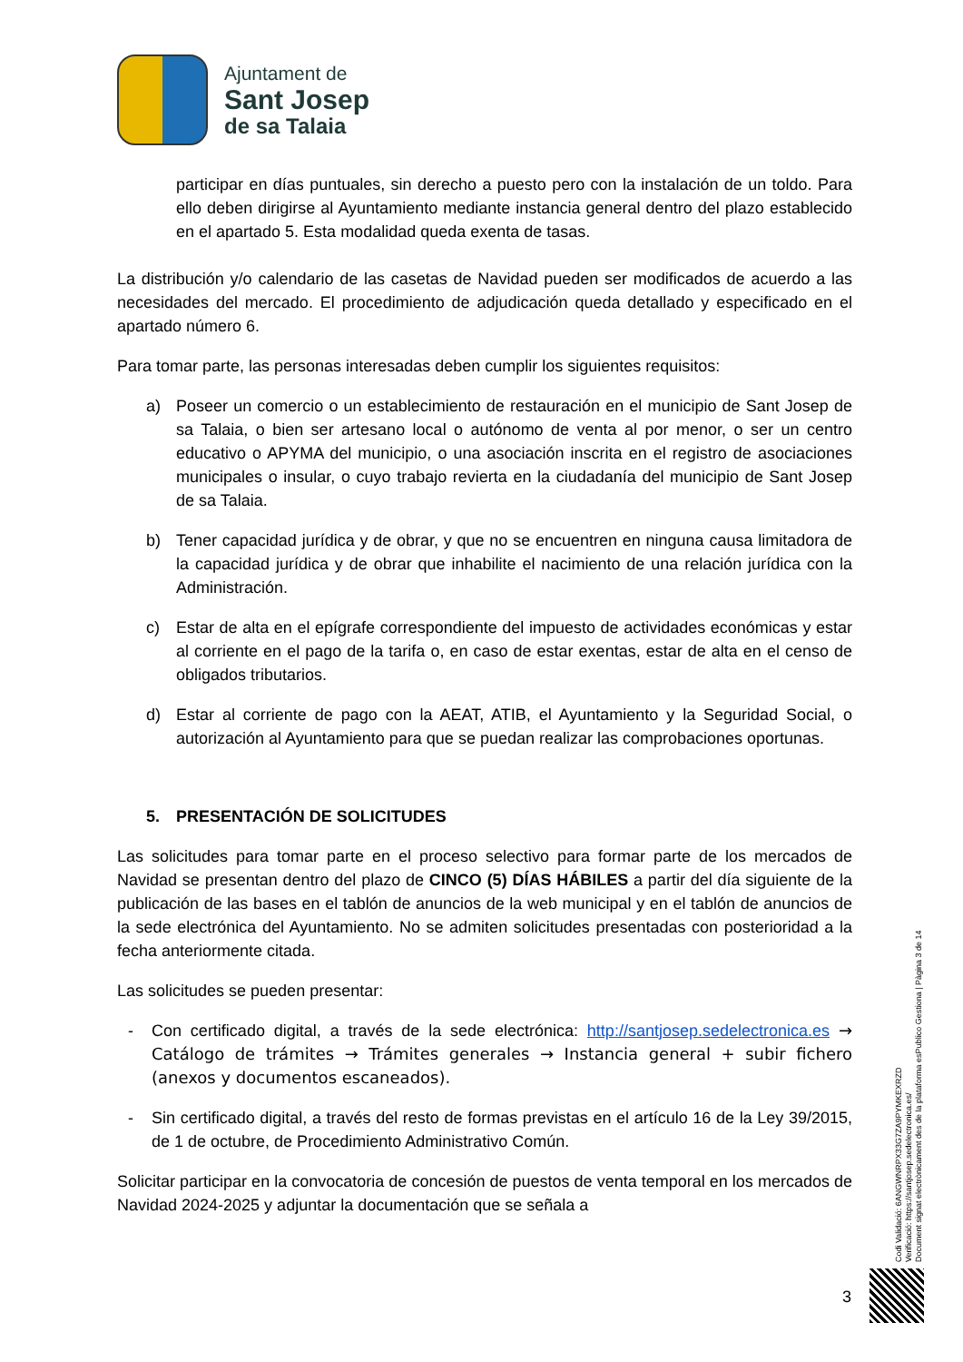Ajuntament de
Sant Josep
de sa Talaia
participar en días puntuales, sin derecho a puesto pero con la instalación de un toldo. Para ello deben dirigirse al Ayuntamiento mediante instancia general dentro del plazo establecido en el apartado 5. Esta modalidad queda exenta de tasas.
La distribución y/o calendario de las casetas de Navidad pueden ser modificados de acuerdo a las necesidades del mercado. El procedimiento de adjudicación queda detallado y especificado en el apartado número 6.
Para tomar parte, las personas interesadas deben cumplir los siguientes requisitos:
a) Poseer un comercio o un establecimiento de restauración en el municipio de Sant Josep de sa Talaia, o bien ser artesano local o autónomo de venta al por menor, o ser un centro educativo o APYMA del municipio, o una asociación inscrita en el registro de asociaciones municipales o insular, o cuyo trabajo revierta en la ciudadanía del municipio de Sant Josep de sa Talaia.
b) Tener capacidad jurídica y de obrar, y que no se encuentren en ninguna causa limitadora de la capacidad jurídica y de obrar que inhabilite el nacimiento de una relación jurídica con la Administración.
c) Estar de alta en el epígrafe correspondiente del impuesto de actividades económicas y estar al corriente en el pago de la tarifa o, en caso de estar exentas, estar de alta en el censo de obligados tributarios.
d) Estar al corriente de pago con la AEAT, ATIB, el Ayuntamiento y la Seguridad Social, o autorización al Ayuntamiento para que se puedan realizar las comprobaciones oportunas.
5. PRESENTACIÓN DE SOLICITUDES
Las solicitudes para tomar parte en el proceso selectivo para formar parte de los mercados de Navidad se presentan dentro del plazo de CINCO (5) DÍAS HÁBILES a partir del día siguiente de la publicación de las bases en el tablón de anuncios de la web municipal y en el tablón de anuncios de la sede electrónica del Ayuntamiento. No se admiten solicitudes presentadas con posterioridad a la fecha anteriormente citada.
Las solicitudes se pueden presentar:
- Con certificado digital, a través de la sede electrónica: http://santjosep.sedelectronica.es → Catálogo de trámites → Trámites generales → Instancia general + subir fichero (anexos y documentos escaneados).
- Sin certificado digital, a través del resto de formas previstas en el artículo 16 de la Ley 39/2015, de 1 de octubre, de Procedimiento Administrativo Común.
Solicitar participar en la convocatoria de concesión de puestos de venta temporal en los mercados de Navidad 2024-2025 y adjuntar la documentación que se señala a
Codi Validació: 6ANGWNRPX33G7ZA9PYMKEXRZD
Verificació: https://santjosep.sedelectronica.es/
Document signat electrònicament des de la plataforma esPublico Gestiona | Pàgina 3 de 14
3